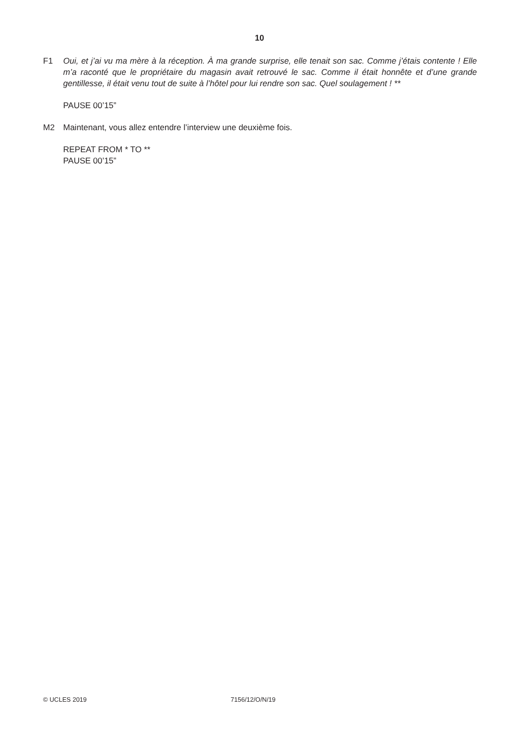10
F1 Oui, et j’ai vu ma mère à la réception. À ma grande surprise, elle tenait son sac. Comme j’étais contente ! Elle m’a raconté que le propriétaire du magasin avait retrouvé le sac. Comme il était honnête et d’une grande gentillesse, il était venu tout de suite à l’hôtel pour lui rendre son sac. Quel soulagement ! **
PAUSE 00’15”
M2 Maintenant, vous allez entendre l’interview une deuxième fois.
REPEAT FROM * TO **
PAUSE 00’15”
© UCLES 2019 7156/12/O/N/19